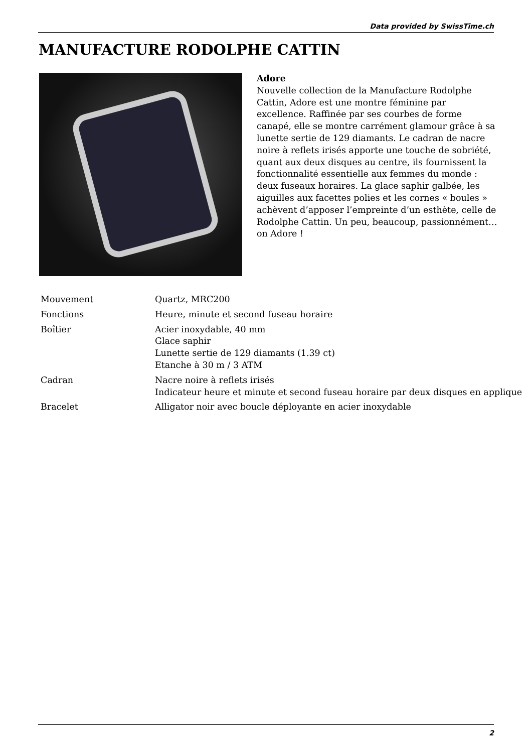Data provided by SwissTime.ch
MANUFACTURE RODOLPHE CATTIN
Adore
Nouvelle collection de la Manufacture Rodolphe Cattin, Adore est une montre féminine par excellence. Raffinée par ses courbes de forme canapé, elle se montre carrément glamour grâce à sa lunette sertie de 129 diamants. Le cadran de nacre noire à reflets irisés apporte une touche de sobriété, quant aux deux disques au centre, ils fournissent la fonctionnalité essentielle aux femmes du monde : deux fuseaux horaires. La glace saphir galbée, les aiguilles aux facettes polies et les cornes « boules » achèvent d’apposer l’empreinte d’un esthète, celle de Rodolphe Cattin. Un peu, beaucoup, passionnément… on Adore !
| Mouvement | Quartz, MRC200 |
| Fonctions | Heure, minute et second fuseau horaire |
| Boîtier | Acier inoxydable, 40 mm Glace saphir Lunette sertie de 129 diamants (1.39 ct) Etanche à 30 m / 3 ATM |
| Cadran | Nacre noire à reflets irisés Indicateur heure et minute et second fuseau horaire par deux disques en applique |
| Bracelet | Alligator noir avec boucle déployante en acier inoxydable |
2